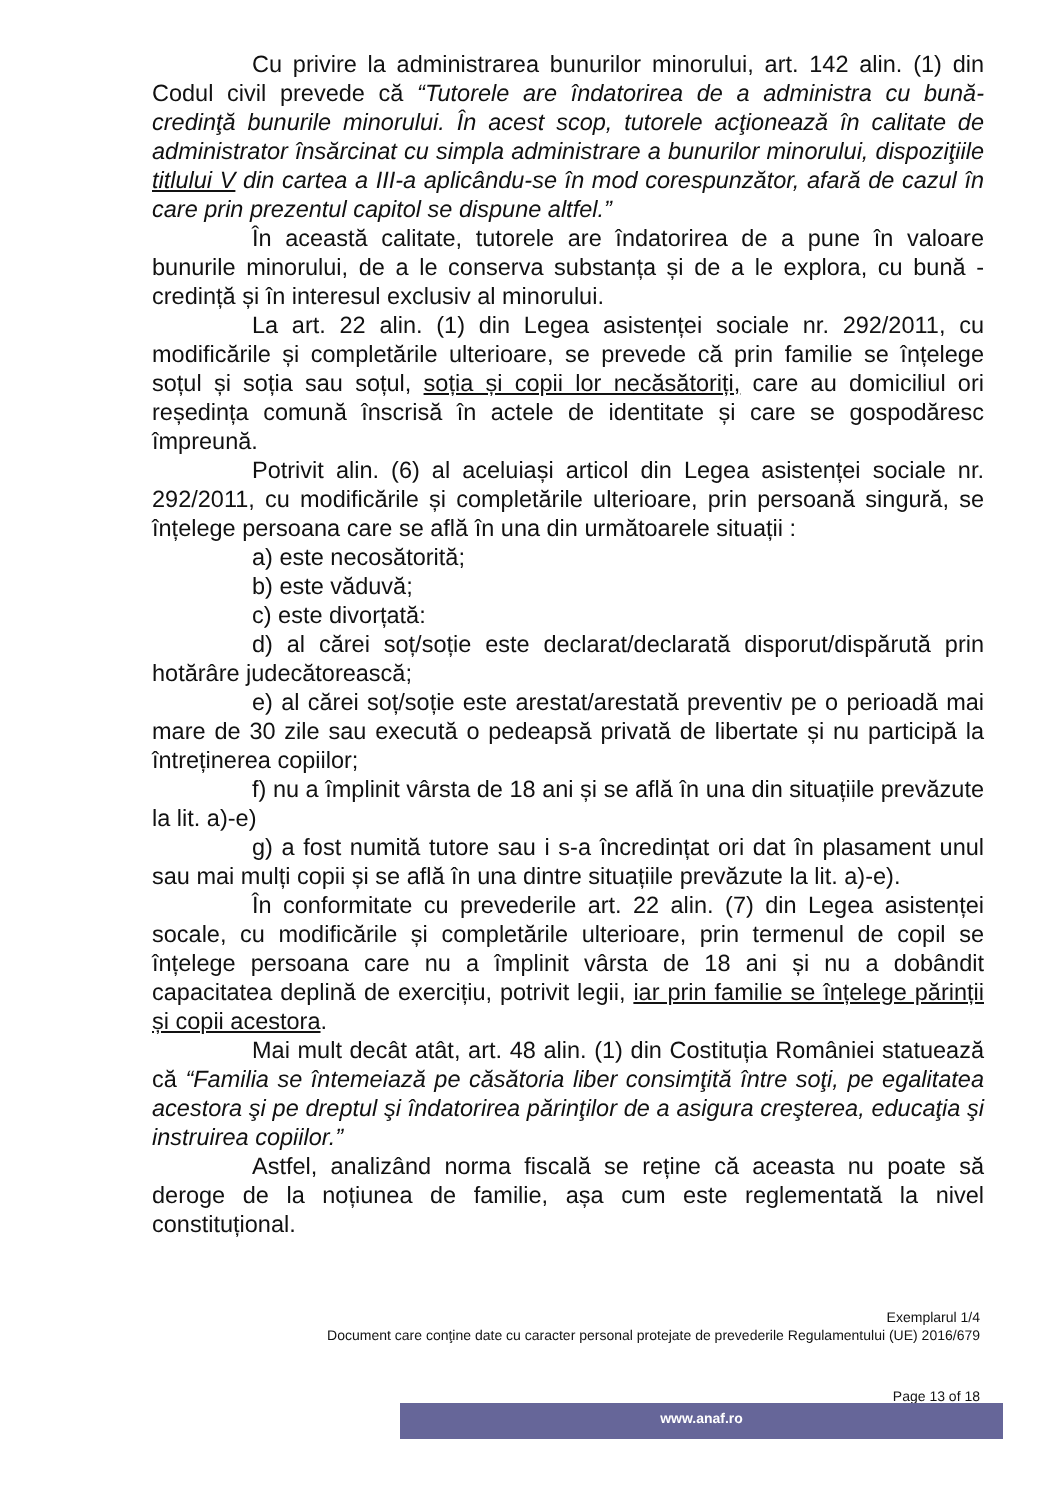Cu privire la administrarea bunurilor minorului, art. 142 alin. (1) din Codul civil prevede că “Tutorele are îndatorirea de a administra cu bună-credinţă bunurile minorului. În acest scop, tutorele acţionează în calitate de administrator însărcinat cu simpla administrare a bunurilor minorului, dispoziţiile titlului V din cartea a III-a aplicându-se în mod corespunzător, afară de cazul în care prin prezentul capitol se dispune altfel.”
În această calitate, tutorele are îndatorirea de a pune în valoare bunurile minorului, de a le conserva substanța și de a le explora, cu bună - credință și în interesul exclusiv al minorului.
La art. 22 alin. (1) din Legea asistenței sociale nr. 292/2011, cu modificările și completările ulterioare, se prevede că prin familie se înțelege soțul și soția sau soțul, soția și copii lor necăsătoriți, care au domiciliul ori reședința comună înscrisă în actele de identitate și care se gospodăresc împreună.
Potrivit alin. (6) al aceluiași articol din Legea asistenței sociale nr. 292/2011, cu modificările și completările ulterioare, prin persoană singură, se înțelege persoana care se află în una din următoarele situații :
a) este necosătorită;
b) este văduvă;
c) este divorțată:
d) al cărei soț/soție este declarat/declarată disporut/dispărută prin hotărâre judecătorească;
e) al cărei soț/soție este arestat/arestată preventiv pe o perioadă mai mare de 30 zile sau execută o pedeapsă privată de libertate și nu participă la întreținerea copiilor;
f) nu a împlinit vârsta de 18 ani și se află în una din situațiile prevăzute la lit. a)-e)
g) a fost numită tutore sau i s-a încredințat ori dat în plasament unul sau mai mulți copii și se află în una dintre situațiile prevăzute la lit. a)-e).
În conformitate cu prevederile art. 22 alin. (7) din Legea asistenței socale, cu modificările și completările ulterioare, prin termenul de copil se înțelege persoana care nu a împlinit vârsta de 18 ani și nu a dobândit capacitatea deplină de exercițiu, potrivit legii, iar prin familie se înțelege părinții și copii acestora.
Mai mult decât atât, art. 48 alin. (1) din Costituția României statuează că “Familia se întemeiază pe căsătoria liber consimţită între soţi, pe egalitatea acestora şi pe dreptul şi îndatorirea părinţilor de a asigura creşterea, educaţia şi instruirea copiilor.”
Astfel, analizând norma fiscală se reține că aceasta nu poate să deroge de la noțiunea de familie, așa cum este reglementată la nivel constituțional.
Exemplarul 1/4
Document care conţine date cu caracter personal protejate de prevederile Regulamentului (UE) 2016/679
Page 13 of 18
www.anaf.ro